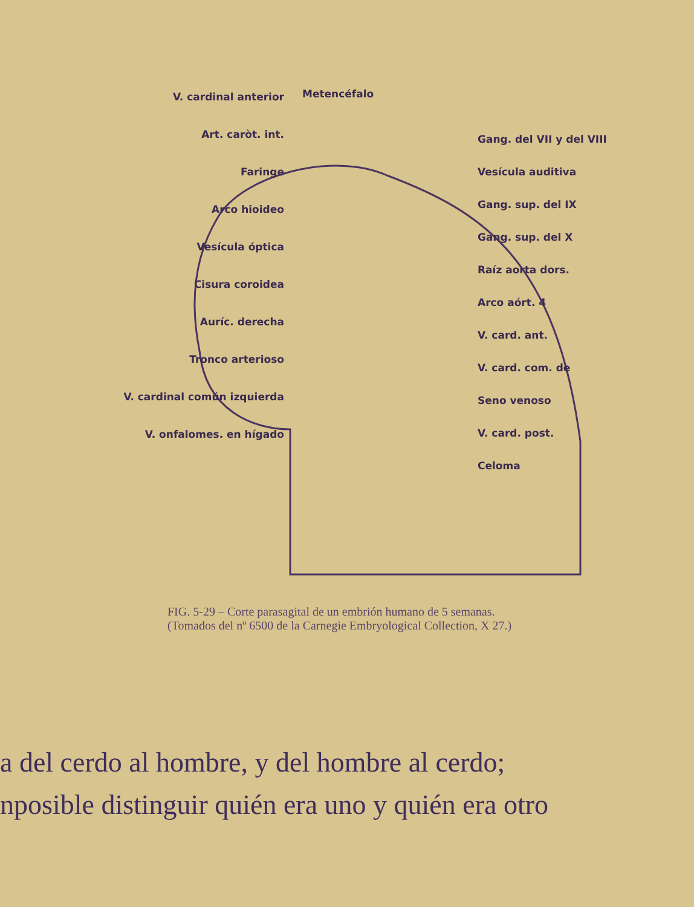Metencéfalo
V. cardinal anterior
Art. caròt. int.
Faringe
Arco hioideo
Vesícula óptica
Cisura coroidea
Auríc. derecha
Tronco arterioso
V. cardinal común izquierda
V. onfalomes. en hígado
Gang. del VII y del VIII
Vesícula auditiva
Gang. sup. del IX
Gang. sup. del X
Raíz aorta dors.
Arco aórt. 4
V. card. ant.
V. card. com. de
Seno venoso
V. card. post.
Celoma
FIG. 5-29 – Corte parasagital de un embrión humano de 5 semanas.
(Tomados del nº 6500 de la Carnegie Embryological Collection, X 27.)
a del cerdo al hombre, y del hombre al cerdo;
nposible distinguir quién era uno y quién era otro